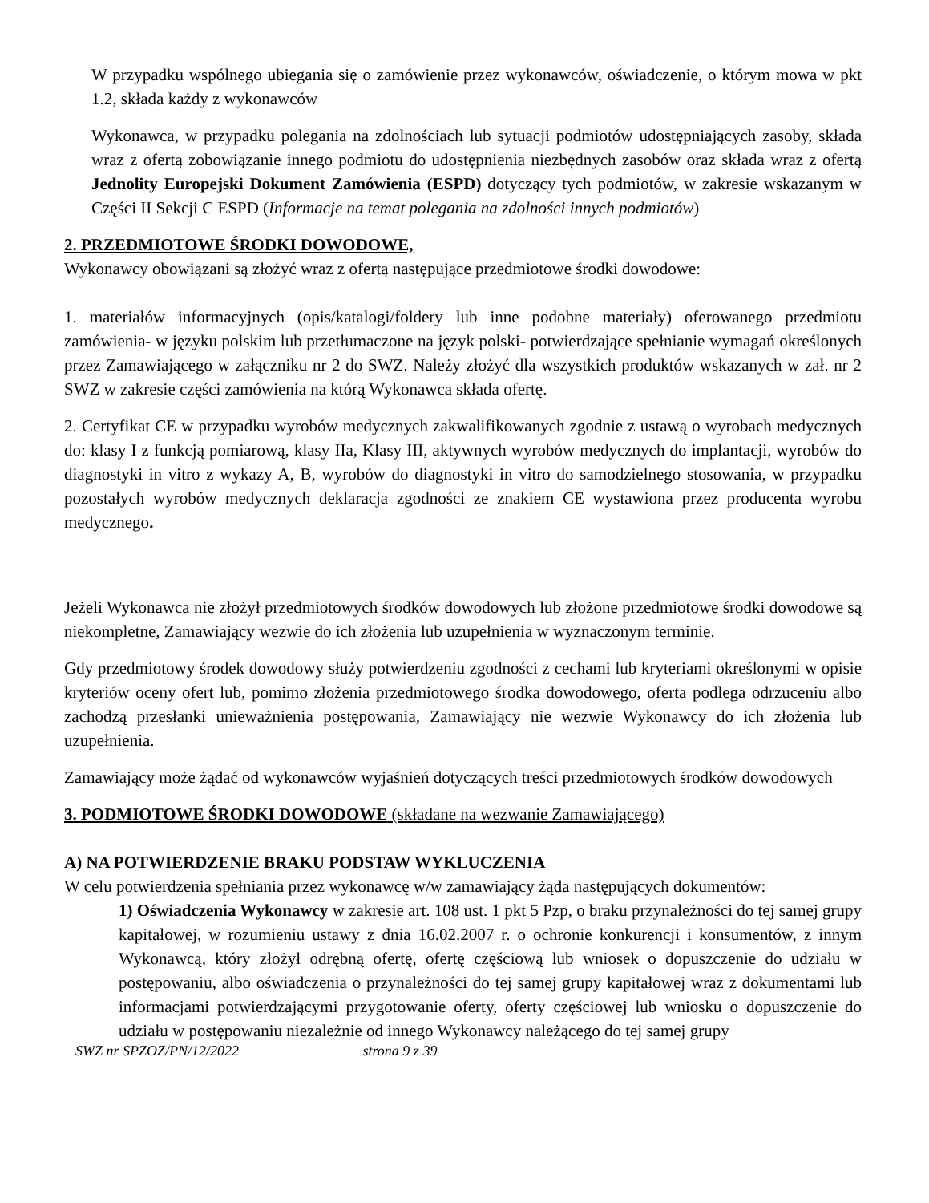W przypadku wspólnego ubiegania się o zamówienie przez wykonawców, oświadczenie, o którym mowa w pkt 1.2, składa każdy z wykonawców
Wykonawca, w przypadku polegania na zdolnościach lub sytuacji podmiotów udostępniających zasoby, składa wraz z ofertą zobowiązanie innego podmiotu do udostępnienia niezbędnych zasobów oraz składa wraz z ofertą Jednolity Europejski Dokument Zamówienia (ESPD) dotyczący tych podmiotów, w zakresie wskazanym w Części II Sekcji C ESPD (Informacje na temat polegania na zdolności innych podmiotów)
2. PRZEDMIOTOWE ŚRODKI DOWODOWE,
Wykonawcy obowiązani są złożyć wraz z ofertą następujące przedmiotowe środki dowodowe:
1. materiałów informacyjnych (opis/katalogi/foldery lub inne podobne materiały) oferowanego przedmiotu zamówienia- w języku polskim lub przetłumaczone na język polski- potwierdzające spełnianie wymagań określonych przez Zamawiającego w załączniku nr 2 do SWZ. Należy złożyć dla wszystkich produktów wskazanych w zał. nr 2 SWZ w zakresie części zamówienia na którą Wykonawca składa ofertę.
2. Certyfikat CE w przypadku wyrobów medycznych zakwalifikowanych zgodnie z ustawą o wyrobach medycznych do: klasy I z funkcją pomiarową, klasy IIa, Klasy III, aktywnych wyrobów medycznych do implantacji, wyrobów do diagnostyki in vitro z wykazy A, B, wyrobów do diagnostyki in vitro do samodzielnego stosowania, w przypadku pozostałych wyrobów medycznych deklaracja zgodności ze znakiem CE wystawiona przez producenta wyrobu medycznego.
Jeżeli Wykonawca nie złożył przedmiotowych środków dowodowych lub złożone przedmiotowe środki dowodowe są niekompletne, Zamawiający wezwie do ich złożenia lub uzupełnienia w wyznaczonym terminie.
Gdy przedmiotowy środek dowodowy służy potwierdzeniu zgodności z cechami lub kryteriami określonymi w opisie kryteriów oceny ofert lub, pomimo złożenia przedmiotowego środka dowodowego, oferta podlega odrzuceniu albo zachodzą przesłanki unieważnienia postępowania, Zamawiający nie wezwie Wykonawcy do ich złożenia lub uzupełnienia.
Zamawiający może żądać od wykonawców wyjaśnień dotyczących treści przedmiotowych środków dowodowych
3. PODMIOTOWE ŚRODKI DOWODOWE (składane na wezwanie Zamawiającego)
A) NA POTWIERDZENIE BRAKU PODSTAW WYKLUCZENIA
W celu potwierdzenia spełniania przez wykonawcę w/w zamawiający żąda następujących dokumentów:
1) Oświadczenia Wykonawcy w zakresie art. 108 ust. 1 pkt 5 Pzp, o braku przynależności do tej samej grupy kapitałowej, w rozumieniu ustawy z dnia 16.02.2007 r. o ochronie konkurencji i konsumentów, z innym Wykonawcą, który złożył odrębną ofertę, ofertę częściową lub wniosek o dopuszczenie do udziału w postępowaniu, albo oświadczenia o przynależności do tej samej grupy kapitałowej wraz z dokumentami lub informacjami potwierdzającymi przygotowanie oferty, oferty częściowej lub wniosku o dopuszczenie do udziału w postępowaniu niezależnie od innego Wykonawcy należącego do tej samej grupy
SWZ nr SPZOZ/PN/12/2022 strona 9 z 39